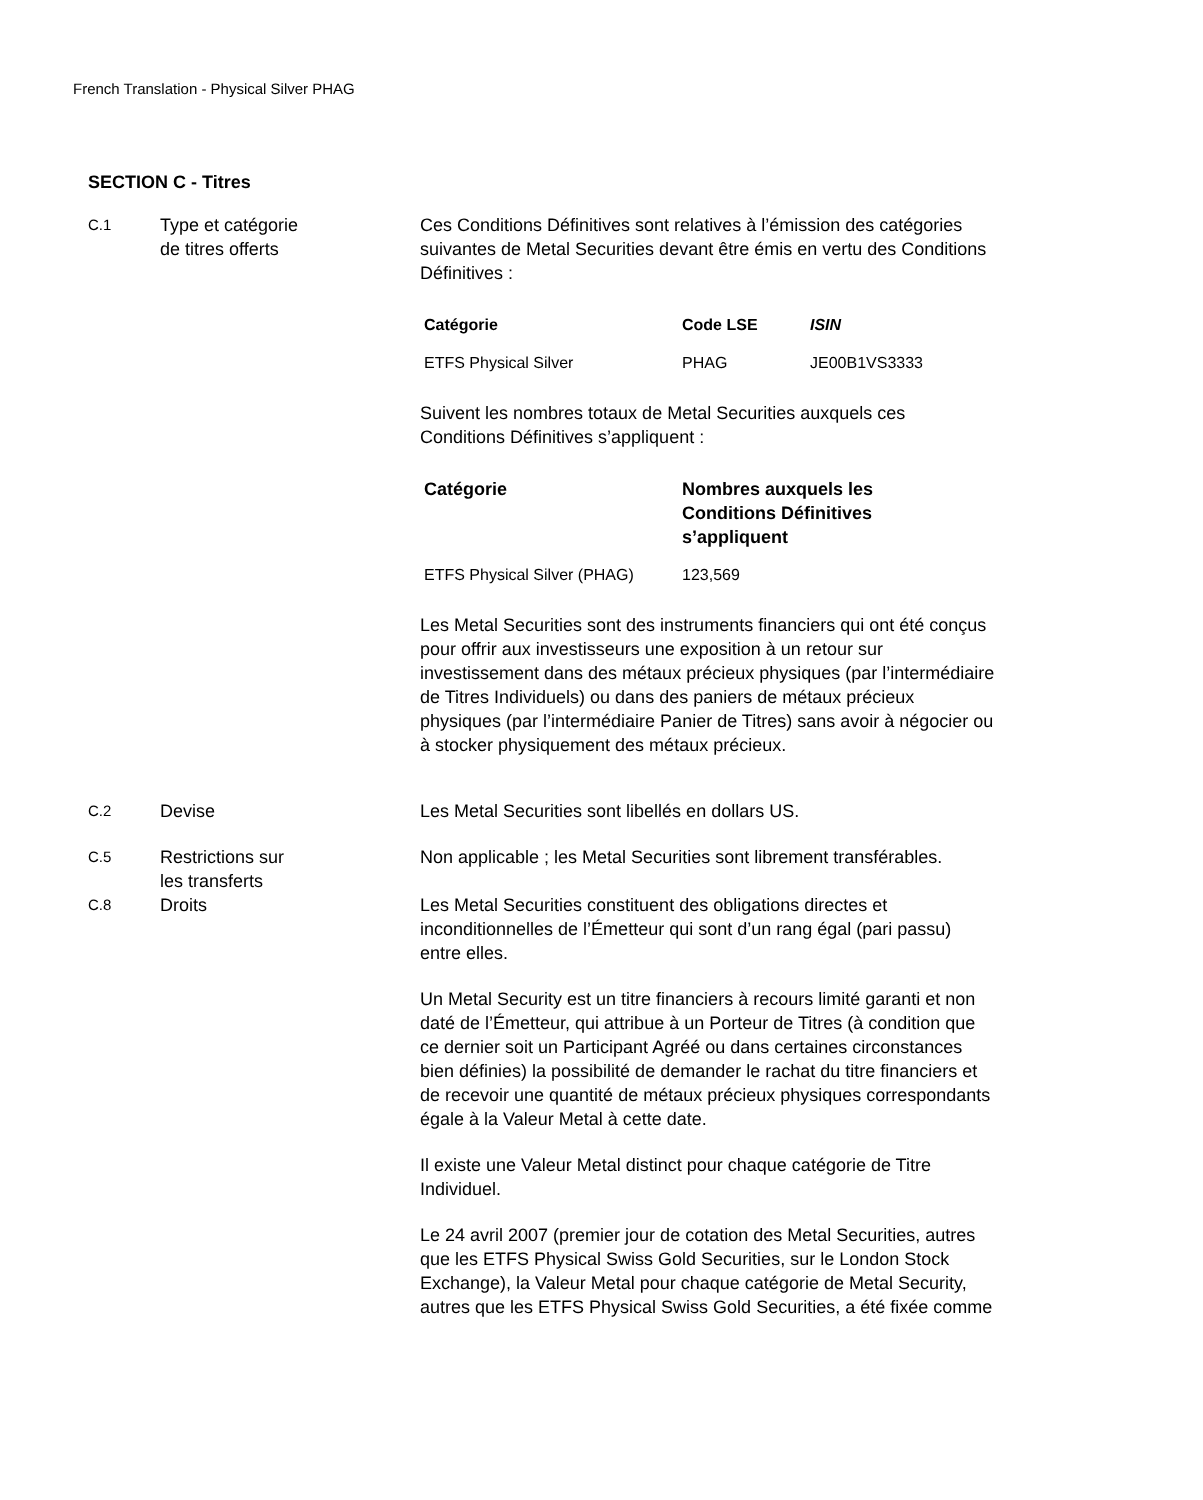French Translation - Physical Silver PHAG
SECTION C - Titres
C.1
Type et catégorie
de titres offerts
Ces Conditions Définitives sont relatives à l’émission des catégories suivantes de Metal Securities devant être émis en vertu des Conditions Définitives :
| Catégorie | Code LSE | ISIN |
| --- | --- | --- |
| ETFS Physical Silver | PHAG | JE00B1VS3333 |
Suivent les nombres totaux de Metal Securities auxquels ces Conditions Définitives s’appliquent :
| Catégorie | Nombres auxquels les Conditions Définitives s’appliquent |
| --- | --- |
| ETFS Physical Silver (PHAG) | 123,569 |
Les Metal Securities sont des instruments financiers qui ont été conçus pour offrir aux investisseurs une exposition à un retour sur investissement dans des métaux précieux physiques (par l’intermédiaire de Titres Individuels) ou dans des paniers de métaux précieux physiques (par l’intermédiaire Panier de Titres) sans avoir à négocier ou à stocker physiquement des métaux précieux.
C.2
Devise Les Metal Securities sont libellés en dollars US.
C.5
Restrictions sur
les transferts
Non applicable ; les Metal Securities sont librement transférables.
C.8
Droits Les Metal Securities constituent des obligations directes et inconditionnelles de l’Émetteur qui sont d’un rang égal (pari passu) entre elles.
Un Metal Security est un titre financiers à recours limité garanti et non daté de l’Émetteur, qui attribue à un Porteur de Titres (à condition que ce dernier soit un Participant Agréé ou dans certaines circonstances bien définies) la possibilité de demander le rachat du titre financiers et de recevoir une quantité de métaux précieux physiques correspondants égale à la Valeur Metal à cette date.
Il existe une Valeur Metal distinct pour chaque catégorie de Titre Individuel.
Le 24 avril 2007 (premier jour de cotation des Metal Securities, autres que les ETFS Physical Swiss Gold Securities, sur le London Stock Exchange), la Valeur Metal pour chaque catégorie de Metal Security, autres que les ETFS Physical Swiss Gold Securities, a été fixée comme